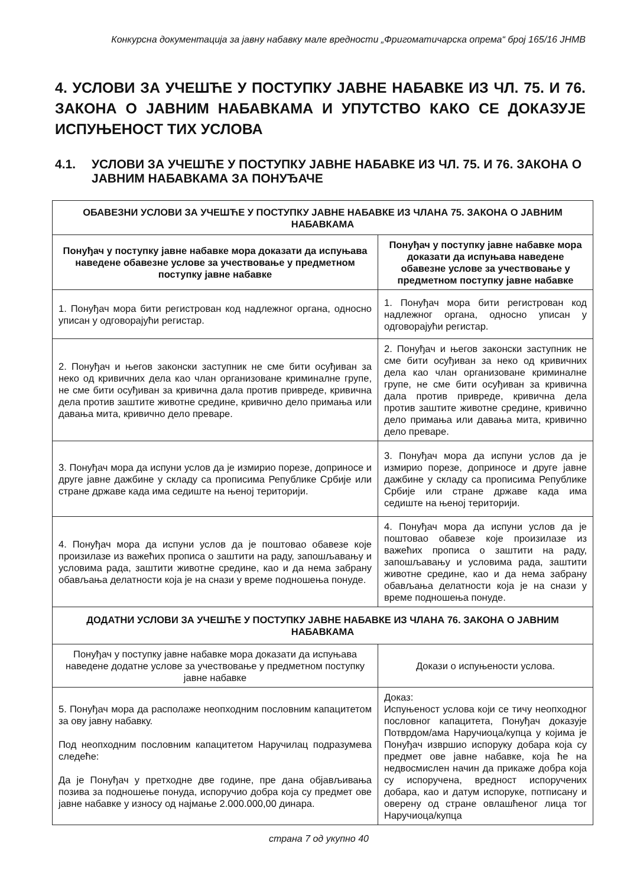Конкурсна документација за јавну набавку мале вредности „Фригоматичарска опрема“ број 165/16 ЈНМВ
4. УСЛОВИ ЗА УЧЕШЋЕ У ПОСТУПКУ ЈАВНЕ НАБАВКЕ ИЗ ЧЛ. 75. И 76. ЗАКОНА О ЈАВНИМ НАБАВКАМА И УПУТСТВО КАКО СЕ ДОКАЗУЈЕ ИСПУЊЕНОСТ ТИХ УСЛОВА
4.1. УСЛОВИ ЗА УЧЕШЋЕ У ПОСТУПКУ ЈАВНЕ НАБАВКЕ ИЗ ЧЛ. 75. И 76. ЗАКОНА О ЈАВНИМ НАБАВКАМА ЗА ПОНУЂАЧЕ
| ОБАВЕЗНИ УСЛОВИ ЗА УЧЕШЋЕ У ПОСТУПКУ ЈАВНЕ НАБАВКЕ ИЗ ЧЛАНА 75. ЗАКОНА О ЈАВНИМ НАБАВКАМА | |
| --- | --- |
| Понуђач у поступку јавне набавке мора доказати да испуњава наведене обавезне услове за учествовање у предметном поступку јавне набавке | Понуђач у поступку јавне набавке мора доказати да испуњава наведене обавезне услове за учествовање у предметном поступку јавне набавке |
| 1. Понуђач мора бити регистрован код надлежног органа, односно уписан у одговорајући регистар. | 1. Понуђач мора бити регистрован код надлежног органа, односно уписан у одговорајући регистар. |
| 2. Понуђач и његов законски заступник не сме бити осуђиван за неко од кривичних дела као члан организоване криминалне групе, не сме бити осуђиван за кривична дала против привреде, кривична дела против заштите животне средине, кривично дело примања или давања мита, кривично дело преваре. | 2. Понуђач и његов законски заступник не сме бити осуђиван за неко од кривичних дела као члан организоване криминалне групе, не сме бити осуђиван за кривична дала против привреде, кривична дела против заштите животне средине, кривично дело примања или давања мита, кривично дело преваре. |
| 3. Понуђач мора да испуни услов да је измирио порезе, доприносе и друге јавне дажбине у складу са прописима Републике Србије или стране државе када има седиште на њеној територији. | 3. Понуђач мора да испуни услов да је измирио порезе, доприносе и друге јавне дажбине у складу са прописима Републике Србије или стране државе када има седиште на њеној територији. |
| 4. Понуђач мора да испуни услов да је поштовао обавезе које произилазе из важећих прописа о заштити на раду, запошљавању и условима рада, заштити животне средине, као и да нема забрану обављања делатности која је на снази у време подношења понуде. | 4. Понуђач мора да испуни услов да је поштовао обавезе које произилазе из важећих прописа о заштити на раду, запошљавању и условима рада, заштити животне средине, као и да нема забрану обављања делатности која је на снази у време подношења понуде. |
| ДОДАТНИ УСЛОВИ ЗА УЧЕШЋЕ У ПОСТУПКУ ЈАВНЕ НАБАВКЕ ИЗ ЧЛАНА 76. ЗАКОНА О ЈАВНИМ НАБАВКАМА | |
| Понуђач у поступку јавне набавке мора доказати да испуњава наведене додатне услове за учествовање у предметном поступку јавне набавке | Докази о испуњености услова. |
| 5. Понуђач мора да располаже неопходним пословним капацитетом за ову јавну набавку. Под неопходним пословним капацитетом Наручилац подразумева следеће: Да је Понуђач у претходне две године, пре дана објављивања позива за подношење понуда, испоручио добра која су предмет ове јавне набавке у износу од најмање 2.000.000,00 динара. | Доказ: Испуњеност услова који се тичу неопходног пословног капацитета, Понуђач доказује Потврдом/ама Наручиоца/купца у којима је Понуђач извршио испоруку добара која су предмет ове јавне набавке, која ће на недвосмислен начин да прикаже добра која су испоручена, вредност испоручених добара, као и датум испоруке, потписану и оверену од стране овлашћеног лица тог Наручиоца/купца |
страна 7 од укупно 40